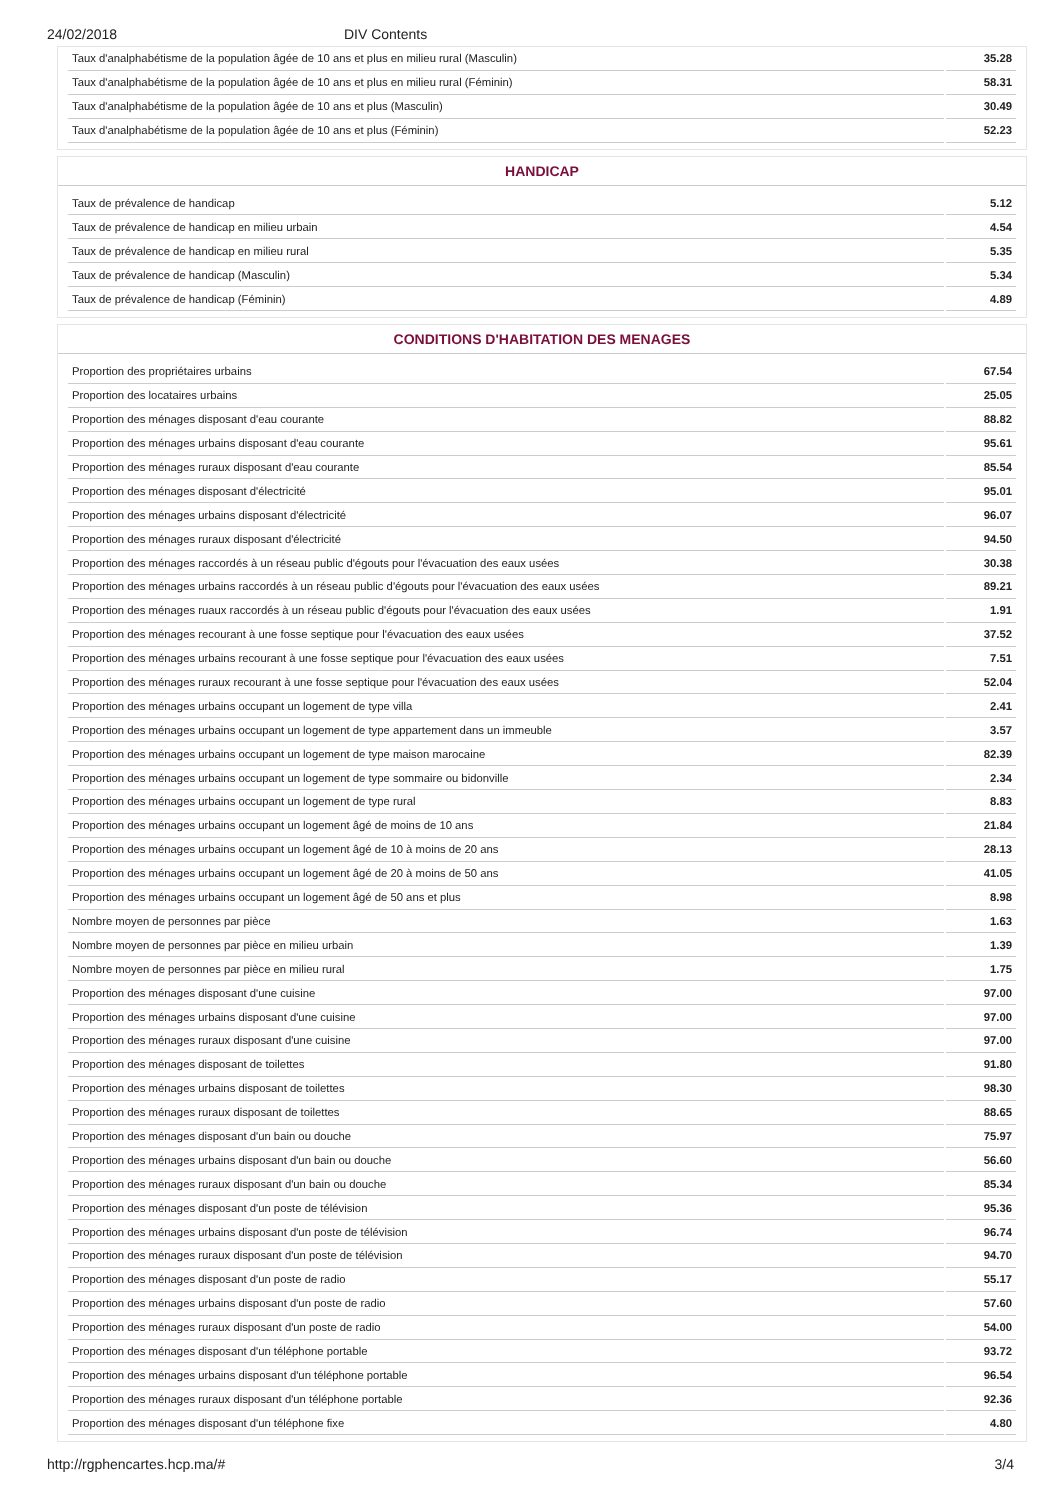24/02/2018 DIV Contents
| Taux d'analphabétisme de la population âgée de 10 ans et plus en milieu rural (Masculin) | 35.28 |
| Taux d'analphabétisme de la population âgée de 10 ans et plus en milieu rural (Féminin) | 58.31 |
| Taux d'analphabétisme de la population âgée de 10 ans et plus (Masculin) | 30.49 |
| Taux d'analphabétisme de la population âgée de 10 ans et plus (Féminin) | 52.23 |
HANDICAP
| Taux de prévalence de handicap | 5.12 |
| Taux de prévalence de handicap en milieu urbain | 4.54 |
| Taux de prévalence de handicap en milieu rural | 5.35 |
| Taux de prévalence de handicap (Masculin) | 5.34 |
| Taux de prévalence de handicap (Féminin) | 4.89 |
CONDITIONS D'HABITATION DES MENAGES
| Proportion des propriétaires urbains | 67.54 |
| Proportion des locataires urbains | 25.05 |
| Proportion des ménages disposant d'eau courante | 88.82 |
| Proportion des ménages urbains disposant d'eau courante | 95.61 |
| Proportion des ménages ruraux disposant d'eau courante | 85.54 |
| Proportion des ménages disposant d'électricité | 95.01 |
| Proportion des ménages urbains disposant d'électricité | 96.07 |
| Proportion des ménages ruraux disposant d'électricité | 94.50 |
| Proportion des ménages raccordés à un réseau public d'égouts pour l'évacuation des eaux usées | 30.38 |
| Proportion des ménages urbains raccordés à un réseau public d'égouts pour l'évacuation des eaux usées | 89.21 |
| Proportion des ménages ruaux raccordés à un réseau public d'égouts pour l'évacuation des eaux usées | 1.91 |
| Proportion des ménages recourant à une fosse septique pour l'évacuation des eaux usées | 37.52 |
| Proportion des ménages urbains recourant à une fosse septique pour l'évacuation des eaux usées | 7.51 |
| Proportion des ménages ruraux recourant à une fosse septique pour l'évacuation des eaux usées | 52.04 |
| Proportion des ménages urbains occupant un logement de type villa | 2.41 |
| Proportion des ménages urbains occupant un logement de type appartement dans un immeuble | 3.57 |
| Proportion des ménages urbains occupant un logement de type maison marocaine | 82.39 |
| Proportion des ménages urbains occupant un logement de type sommaire ou bidonville | 2.34 |
| Proportion des ménages urbains occupant un logement de type rural | 8.83 |
| Proportion des ménages urbains occupant un logement âgé de moins de 10 ans | 21.84 |
| Proportion des ménages urbains occupant un logement âgé de 10 à moins de 20 ans | 28.13 |
| Proportion des ménages urbains occupant un logement âgé de 20 à moins de 50 ans | 41.05 |
| Proportion des ménages urbains occupant un logement âgé de 50 ans et plus | 8.98 |
| Nombre moyen de personnes par pièce | 1.63 |
| Nombre moyen de personnes par pièce en milieu urbain | 1.39 |
| Nombre moyen de personnes par pièce en milieu rural | 1.75 |
| Proportion des ménages disposant d'une cuisine | 97.00 |
| Proportion des ménages urbains disposant d'une cuisine | 97.00 |
| Proportion des ménages ruraux disposant d'une cuisine | 97.00 |
| Proportion des ménages disposant de toilettes | 91.80 |
| Proportion des ménages urbains disposant de toilettes | 98.30 |
| Proportion des ménages ruraux disposant de toilettes | 88.65 |
| Proportion des ménages disposant d'un bain ou douche | 75.97 |
| Proportion des ménages urbains disposant d'un bain ou douche | 56.60 |
| Proportion des ménages ruraux disposant d'un bain ou douche | 85.34 |
| Proportion des ménages disposant d'un poste de télévision | 95.36 |
| Proportion des ménages urbains disposant d'un poste de télévision | 96.74 |
| Proportion des ménages ruraux disposant d'un poste de télévision | 94.70 |
| Proportion des ménages disposant d'un poste de radio | 55.17 |
| Proportion des ménages urbains disposant d'un poste de radio | 57.60 |
| Proportion des ménages ruraux disposant d'un poste de radio | 54.00 |
| Proportion des ménages disposant d'un téléphone portable | 93.72 |
| Proportion des ménages urbains disposant d'un téléphone portable | 96.54 |
| Proportion des ménages ruraux disposant d'un téléphone portable | 92.36 |
| Proportion des ménages disposant d'un téléphone fixe | 4.80 |
http://rgphencartes.hcp.ma/# 3/4